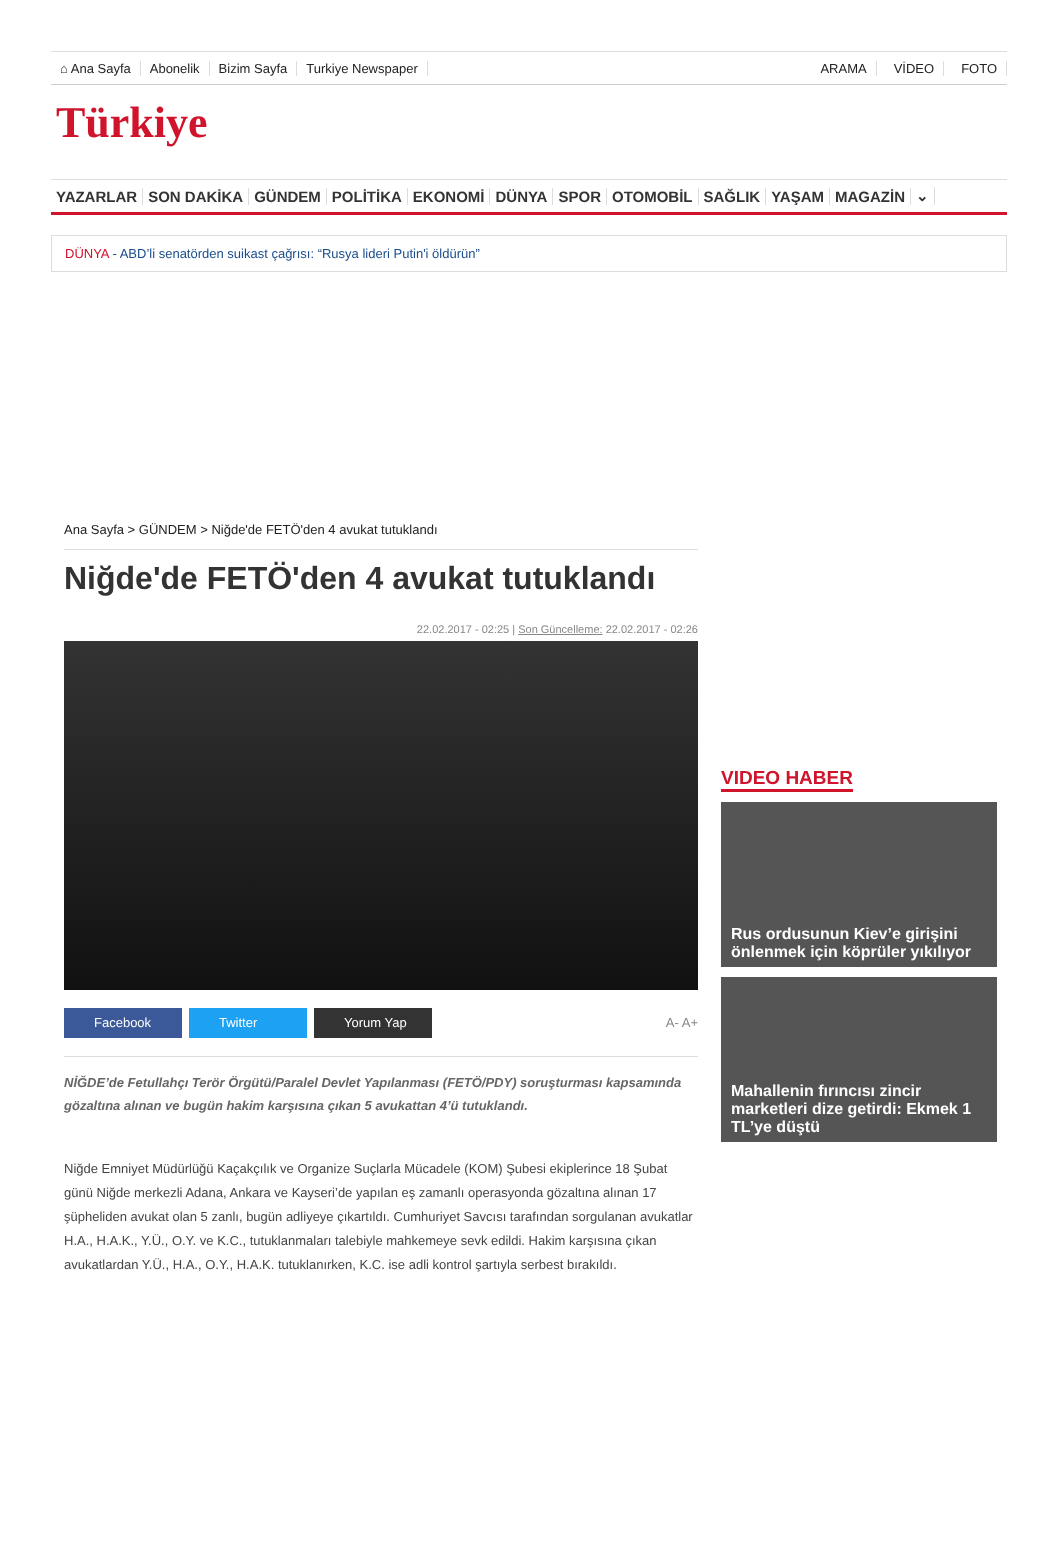⌂ Ana Sayfa Abonelik Bizim Sayfa Turkiye Newspaper ARAMA VİDEO FOTO
Türkiye
YAZARLAR SON DAKİKA GÜNDEM POLİTİKA EKONOMİ DÜNYA SPOR OTOMOBİL SAĞLIK YAŞAM MAGAZİN ⌄
DÜNYA - ABD’li senatörden suikast çağrısı: “Rusya lideri Putin'i öldürün”
Ana Sayfa > GÜNDEM > Niğde'de FETÖ'den 4 avukat tutuklandı
Niğde'de FETÖ'den 4 avukat tutuklandı
22.02.2017 - 02:25 | Son Güncelleme: 22.02.2017 - 02:26
Facebook Twitter Yorum Yap A- A+
NİĞDE’de Fetullahçı Terör Örgütü/Paralel Devlet Yapılanması (FETÖ/PDY) soruşturması kapsamında gözaltına alınan ve bugün hakim karşısına çıkan 5 avukattan 4’ü tutuklandı.
Niğde Emniyet Müdürlüğü Kaçakçılık ve Organize Suçlarla Mücadele (KOM) Şubesi ekiplerince 18 Şubat günü Niğde merkezli Adana, Ankara ve Kayseri’de yapılan eş zamanlı operasyonda gözaltına alınan 17 şüpheliden avukat olan 5 zanlı, bugün adliyeye çıkartıldı. Cumhuriyet Savcısı tarafından sorgulanan avukatlar H.A., H.A.K., Y.Ü., O.Y. ve K.C., tutuklanmaları talebiyle mahkemeye sevk edildi. Hakim karşısına çıkan avukatlardan Y.Ü., H.A., O.Y., H.A.K. tutuklanırken, K.C. ise adli kontrol şartıyla serbest bırakıldı.
VIDEO HABER
Rus ordusunun Kiev’e girişini önlenmek için köprüler yıkılıyor
Mahallenin fırıncısı zincir marketleri dize getirdi: Ekmek 1 TL’ye düştü